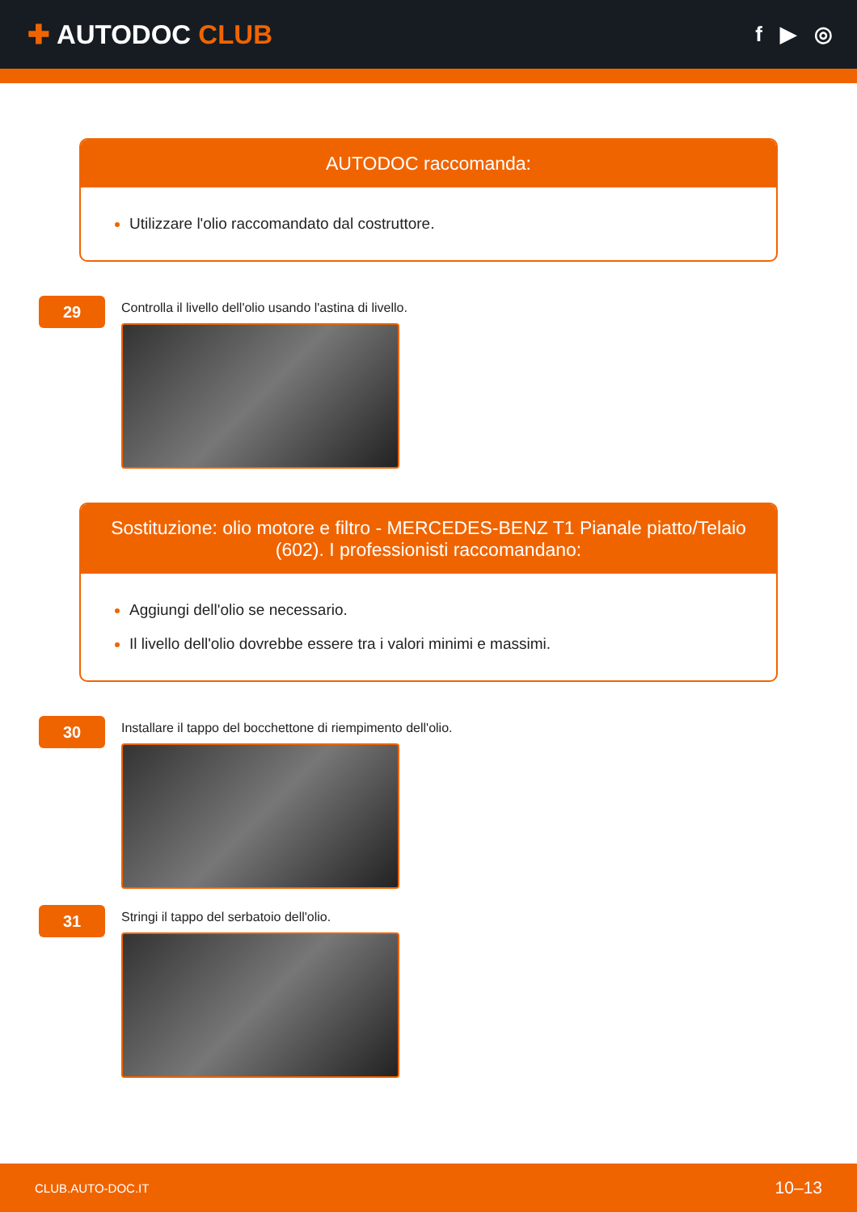✚ AUTODOC CLUB
f ▶ ◎
AUTODOC raccomanda:
Utilizzare l'olio raccomandato dal costruttore.
29
Controlla il livello dell'olio usando l'astina di livello.
Sostituzione: olio motore e filtro - MERCEDES-BENZ T1 Pianale piatto/Telaio (602). I professionisti raccomandano:
Aggiungi dell'olio se necessario.
Il livello dell'olio dovrebbe essere tra i valori minimi e massimi.
30
Installare il tappo del bocchettone di riempimento dell'olio.
31
Stringi il tappo del serbatoio dell'olio.
CLUB.AUTO-DOC.IT 10–13